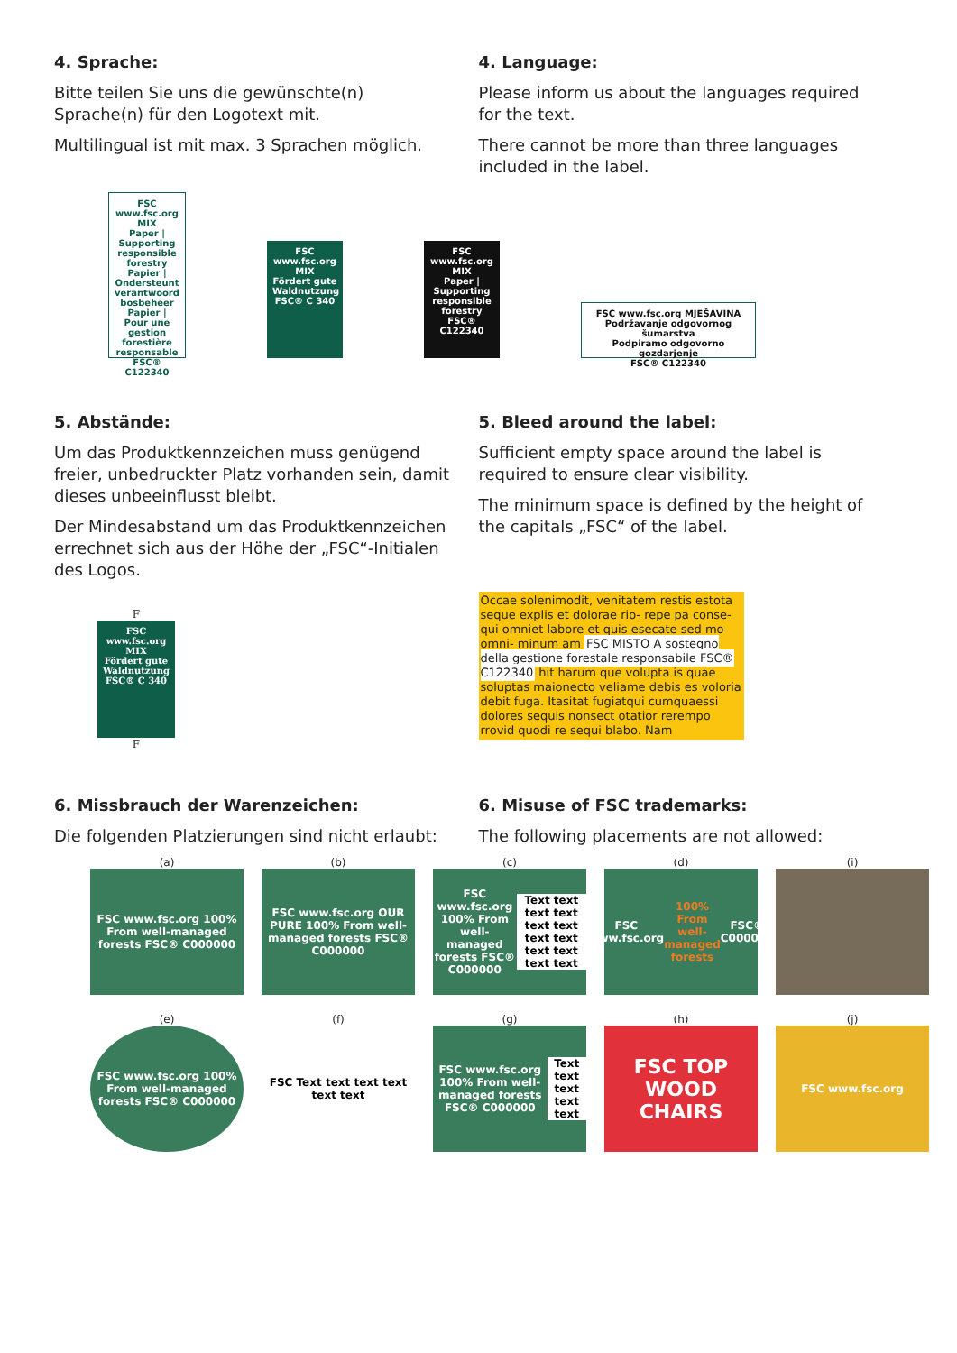4. Sprache:
Bitte teilen Sie uns die gewünschte(n) Sprache(n) für den Logotext mit.
Multilingual ist mit max. 3 Sprachen möglich.
4. Language:
Please inform us about the languages required for the text.
There cannot be more than three languages included in the label.
FSC
www.fsc.org
MIX
Paper | Supporting responsible forestry
Papier | Ondersteunt verantwoord bosbeheer
Papier | Pour une gestion forestière responsable
FSC® C122340
FSC
www.fsc.org
MIX
Fördert gute Waldnutzung
FSC® C 340
FSC
www.fsc.org
MIX
Paper | Supporting responsible forestry
FSC® C122340
FSC www.fsc.org MJEŠAVINA
Podržavanje odgovornog šumarstva
Podpiramo odgovorno gozdarjenje
FSC® C122340
5. Abstände:
Um das Produktkennzeichen muss genügend freier, unbedruckter Platz vorhanden sein, damit dieses unbeeinflusst bleibt.
Der Mindesabstand um das Produktkennzeichen errechnet sich aus der Höhe der „FSC“-Initialen des Logos.
F
FSC
www.fsc.org
MIX
Fördert gute Waldnutzung
FSC® C 340
F
5. Bleed around the label:
Sufficient empty space around the label is required to ensure clear visibility.
The minimum space is defined by the height of the capitals „FSC“ of the label.
Occae solenimodit, venitatem restis estota seque explis et dolorae rio- repe pa conse- qui omniet labore et quis esecate sed mo omni- minum am FSC MISTO A sostegno della gestione forestale responsabile FSC® C122340 hit harum que volupta is quae soluptas maionecto veliame debis es voloria debit fuga. Itasitat fugiatqui cumquaessi dolores sequis nonsect otatior rerempo rrovid quodi re sequi blabo. Nam
6. Missbrauch der Warenzeichen:
Die folgenden Platzierungen sind nicht erlaubt:
6. Misuse of FSC trademarks:
The following placements are not allowed:
(a)
FSC www.fsc.org 100% From well-managed forests FSC® C000000
(b)
FSC www.fsc.org OUR PURE 100% From well-managed forests FSC® C000000
(c)
FSC www.fsc.org 100% From well-managed forests FSC® C000000 Text text text text text text text text text text text text
(d)
FSC www.fsc.org 100% From well-managed forests FSC® C000000
(i)
(e)
FSC www.fsc.org 100% From well-managed forests FSC® C000000
(f)
FSC Text text text text text text
(g)
FSC www.fsc.org 100% From well-managed forests FSC® C000000 Text text text text text
(h)
FSC TOP WOOD CHAIRS
(j)
FSC www.fsc.org